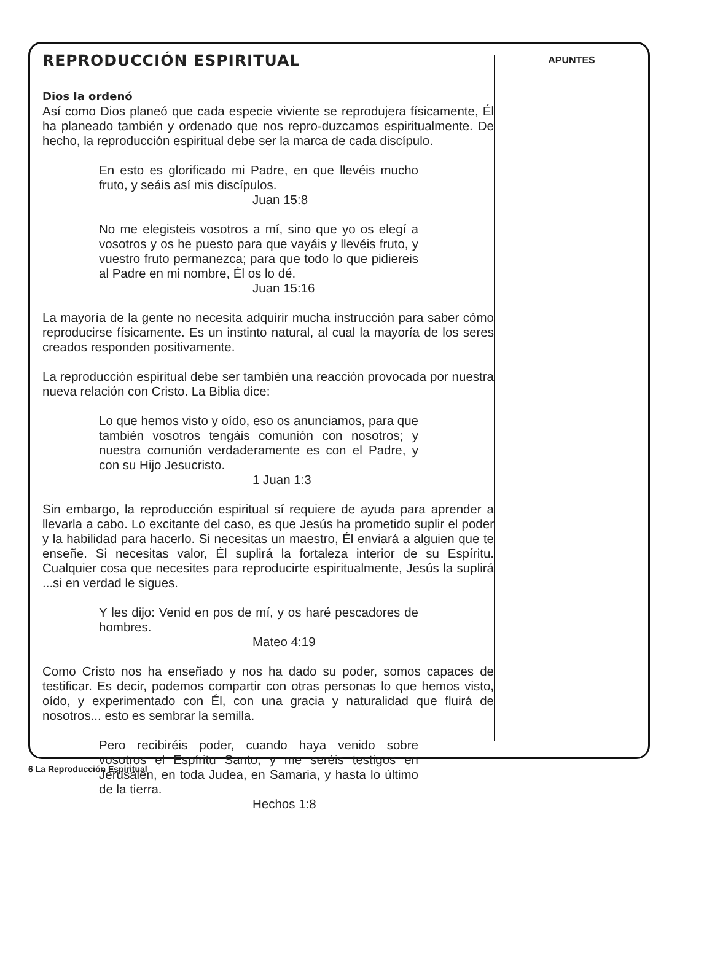REPRODUCCIÓN ESPIRITUAL
Dios la ordenó
Así como Dios planeó que cada especie viviente se reprodujera físicamente, Él ha planeado también y ordenado que nos repro-duzcamos espiritualmente. De hecho, la reproducción espiritual debe ser la marca de cada discípulo.
En esto es glorificado mi Padre, en que llevéis mucho fruto, y seáis así mis discípulos.
Juan 15:8
No me elegisteis vosotros a mí, sino que yo os elegí a vosotros y os he puesto para que vayáis y llevéis fruto, y vuestro fruto permanezca; para que todo lo que pidiereis al Padre en mi nombre, Él os lo dé.
Juan 15:16
La mayoría de la gente no necesita adquirir mucha instrucción para saber cómo reproducirse físicamente. Es un instinto natural, al cual la mayoría de los seres creados responden positivamente.
La reproducción espiritual debe ser también una reacción provocada por nuestra nueva relación con Cristo. La Biblia dice:
Lo que hemos visto y oído, eso os anunciamos, para que también vosotros tengáis comunión con nosotros; y nuestra comunión verdaderamente es con el Padre, y con su Hijo Jesucristo.
1 Juan 1:3
Sin embargo, la reproducción espiritual sí requiere de ayuda para aprender a llevarla a cabo. Lo excitante del caso, es que Jesús ha prometido suplir el poder y la habilidad para hacerlo. Si necesitas un maestro, Él enviará a alguien que te enseñe. Si necesitas valor, Él suplirá la fortaleza interior de su Espíritu. Cualquier cosa que necesites para reproducirte espiritualmente, Jesús la suplirá ...si en verdad le sigues.
Y les dijo: Venid en pos de mí, y os haré pescadores de hombres.
Mateo 4:19
Como Cristo nos ha enseñado y nos ha dado su poder, somos capaces de testificar. Es decir, podemos compartir con otras personas lo que hemos visto, oído, y experimentado con Él, con una gracia y naturalidad que fluirá de nosotros... esto es sembrar la semilla.
Pero recibiréis poder, cuando haya venido sobre vosotros el Espíritu Santo, y me seréis testigos en Jerusalén, en toda Judea, en Samaria, y hasta lo último de la tierra.
Hechos 1:8
APUNTES
6 La Reproducción Espiritual